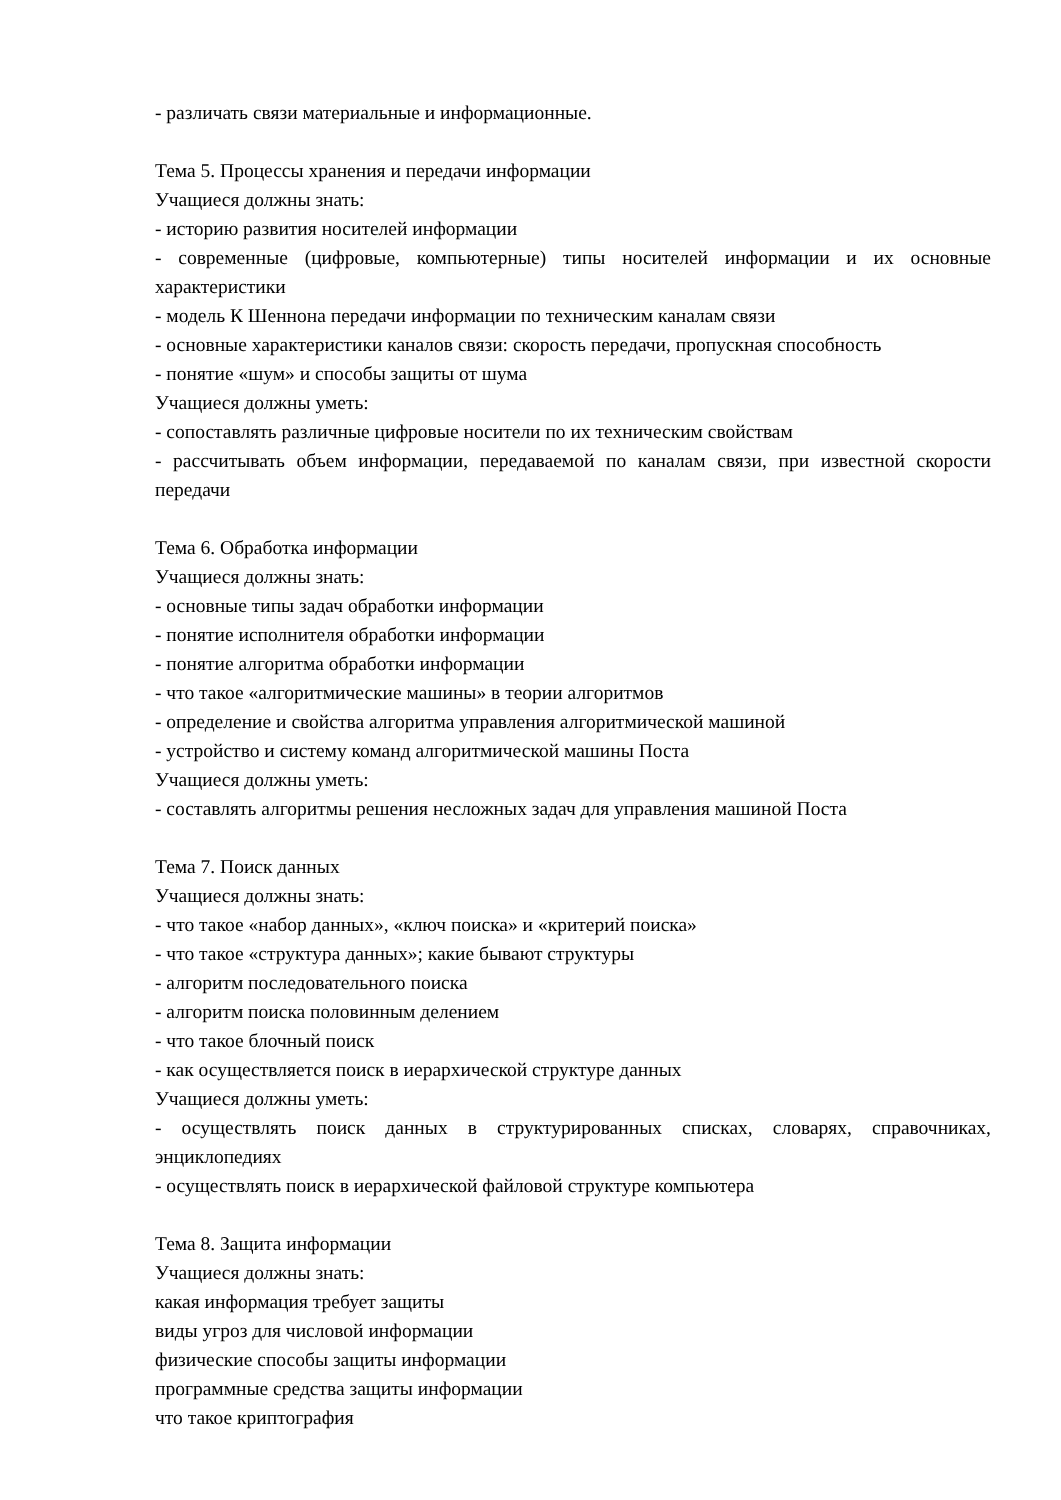- различать связи материальные и информационные.
Тема 5. Процессы хранения и передачи информации
Учащиеся должны знать:
- историю развития носителей информации
- современные (цифровые, компьютерные) типы носителей информации и их основные характеристики
- модель К Шеннона передачи информации по техническим каналам связи
- основные характеристики каналов связи: скорость передачи, пропускная способность
- понятие «шум» и способы защиты от шума
Учащиеся должны уметь:
- сопоставлять различные цифровые носители по их техническим свойствам
- рассчитывать объем информации, передаваемой по каналам связи, при известной скорости передачи
Тема 6. Обработка информации
Учащиеся должны знать:
- основные типы задач обработки информации
- понятие исполнителя обработки информации
- понятие алгоритма обработки информации
- что такое «алгоритмические машины» в теории алгоритмов
- определение и свойства алгоритма управления алгоритмической машиной
- устройство и систему команд алгоритмической машины Поста
Учащиеся должны уметь:
- составлять алгоритмы решения несложных задач для управления машиной Поста
Тема 7. Поиск данных
Учащиеся должны знать:
- что такое «набор данных», «ключ поиска» и «критерий поиска»
- что такое «структура данных»; какие бывают структуры
- алгоритм последовательного поиска
- алгоритм поиска половинным делением
- что такое блочный поиск
- как осуществляется поиск в иерархической структуре данных
Учащиеся должны уметь:
- осуществлять поиск данных в структурированных списках, словарях, справочниках, энциклопедиях
- осуществлять поиск в иерархической файловой структуре компьютера
Тема 8. Защита информации
Учащиеся должны знать:
какая информация требует защиты
виды угроз для числовой информации
физические способы защиты информации
программные средства защиты информации
что такое криптография